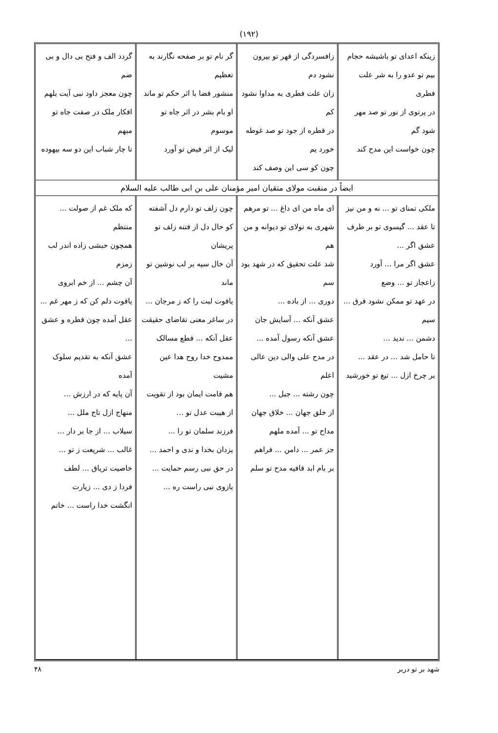(۱۹۲)
زینکه اعدای تو باشیشه حجام
بیم تو عدو را به شر علت فطری
در پرتوی از نور تو صد مهر شود گم
چون خواست این مدح کند
زافسردگی از قهر تو بیرون نشود دم
زان علت فطری به مداوا نشود کم
در قطره از جود تو صد غوطه خورد یم
چون کو سی این وصف کند
گر نام تو بر صفحه نگارند به تعظیم
منشور قضا با اثر حکم تو ماند
او بام بشر در اثر جاه تو موسوم
لیک از اثر فیض تو آورد
گردد الف و فتح بی دال و بی ضم
چون معجز داود نبی آیت بلهم
افکار ملک در صفت جاه تو مبهم
تا چار شباب این دو سه بیهوده
ایضاً در منقبت مولای متقیان امیر مؤمنان علی بن ابی طالب علیه السلام
ملکی تمنای تو ... نه و من نیز
تا عقد ... گیسوی تو بر طرف
عشق اگر ...
عشق اگر مرا ... آورد
زاعجاز تو ... وضع
در عهد تو ممکن نشود فرق ... سیم
دشمن ... ندید ...
تا حامل شد ... در عقد ...
بر چرخ ازل ... تیغ تو خورشید
ای ماه من ای داغ ... تو مرهم
شهری به تولای تو دیوانه و من هم
شد علت تحقیق که در شهد بود سم
دوری ... از باده ...
عشق آنکه ... آسایش جان
عشق آنکه رسول آمده ...
در مدح علی والی دین عالی اعلم
چون رشته ... جبل ...
از خلق جهان ... خلاق جهان
مداح تو ... آمده ملهم
جز عمر ... دامن ... فراهم
بر بام ابد قافیه مدح تو سلم
چون زلف تو دارم دل آشفته
کو حال دل از فتنه زلف تو پریشان
آن خال سیه بر لب نوشین تو ماند
یاقوت لبت را که ز مرجان ...
در ساغر معنی تقاضای حقیقت
عقل آنکه ... قطع مسالک
ممدوح خدا روح هدا عین مشیت
هم قامت ایمان بود از تقویت
از هیبت عدل تو ...
فرزند سلمان تو را ...
یزدان بخدا و ندی و احمد ...
در حق نبی رسم حمایت ...
بازوی نبی راست ره ...
که ملک غم از صولت ... منتظم
همچون حبشی زاده اندر لب زمزم
آن چشم ... از خم ابروی
یاقوت دلم کن که ز مهر غم ...
عقل آمده چون قطره و عشق ...
عشق آنکه به تقدیم سلوک آمده
آن پایه که در ارزش ...
منهاج ازل تاج ملل ...
سیلاب ... از جا بر دار ...
غالب ... شریعت ز تو ...
خاصیت تریاق ... لطف
فردا ز دی ... زیارت
انگشت خدا راست ... خاتم
شهد بر تو دربر ۴۸